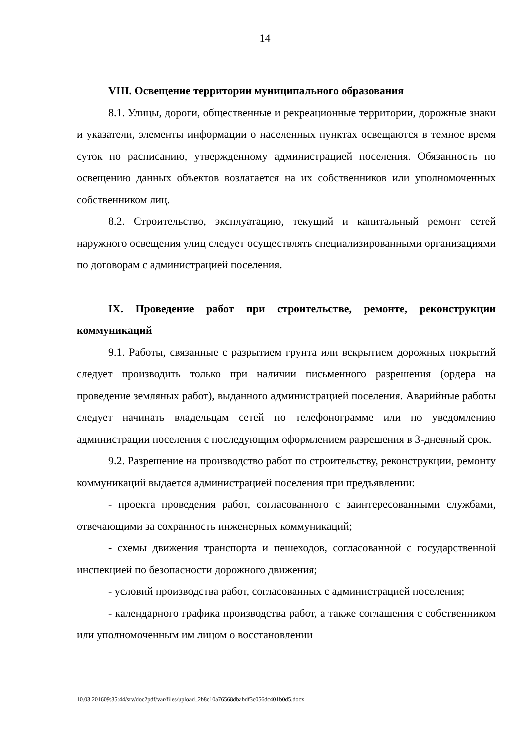14
VIII. Освещение территории муниципального образования
8.1. Улицы, дороги, общественные и рекреационные территории, дорожные знаки и указатели, элементы информации о населенных пунктах освещаются в темное время суток по расписанию, утвержденному администрацией поселения. Обязанность по освещению данных объектов возлагается на их собственников или уполномоченных собственником лиц.
8.2. Строительство, эксплуатацию, текущий и капитальный ремонт сетей наружного освещения улиц следует осуществлять специализированными организациями по договорам с администрацией поселения.
IX. Проведение работ при строительстве, ремонте, реконструкции коммуникаций
9.1. Работы, связанные с разрытием грунта или вскрытием дорожных покрытий следует производить только при наличии письменного разрешения (ордера на проведение земляных работ), выданного администрацией поселения. Аварийные работы следует начинать владельцам сетей по телефонограмме или по уведомлению администрации поселения с последующим оформлением разрешения в 3-дневный срок.
9.2. Разрешение на производство работ по строительству, реконструкции, ремонту коммуникаций выдается администрацией поселения при предъявлении:
- проекта проведения работ, согласованного с заинтересованными службами, отвечающими за сохранность инженерных коммуникаций;
- схемы движения транспорта и пешеходов, согласованной с государственной инспекцией по безопасности дорожного движения;
- условий производства работ, согласованных с администрацией поселения;
- календарного графика производства работ, а также соглашения с собственником или уполномоченным им лицом о восстановлении
10.03.201609:35:44/srv/doc2pdf/var/files/upload_2b8c10a76568dbabdf3c056dc401b0d5.docx